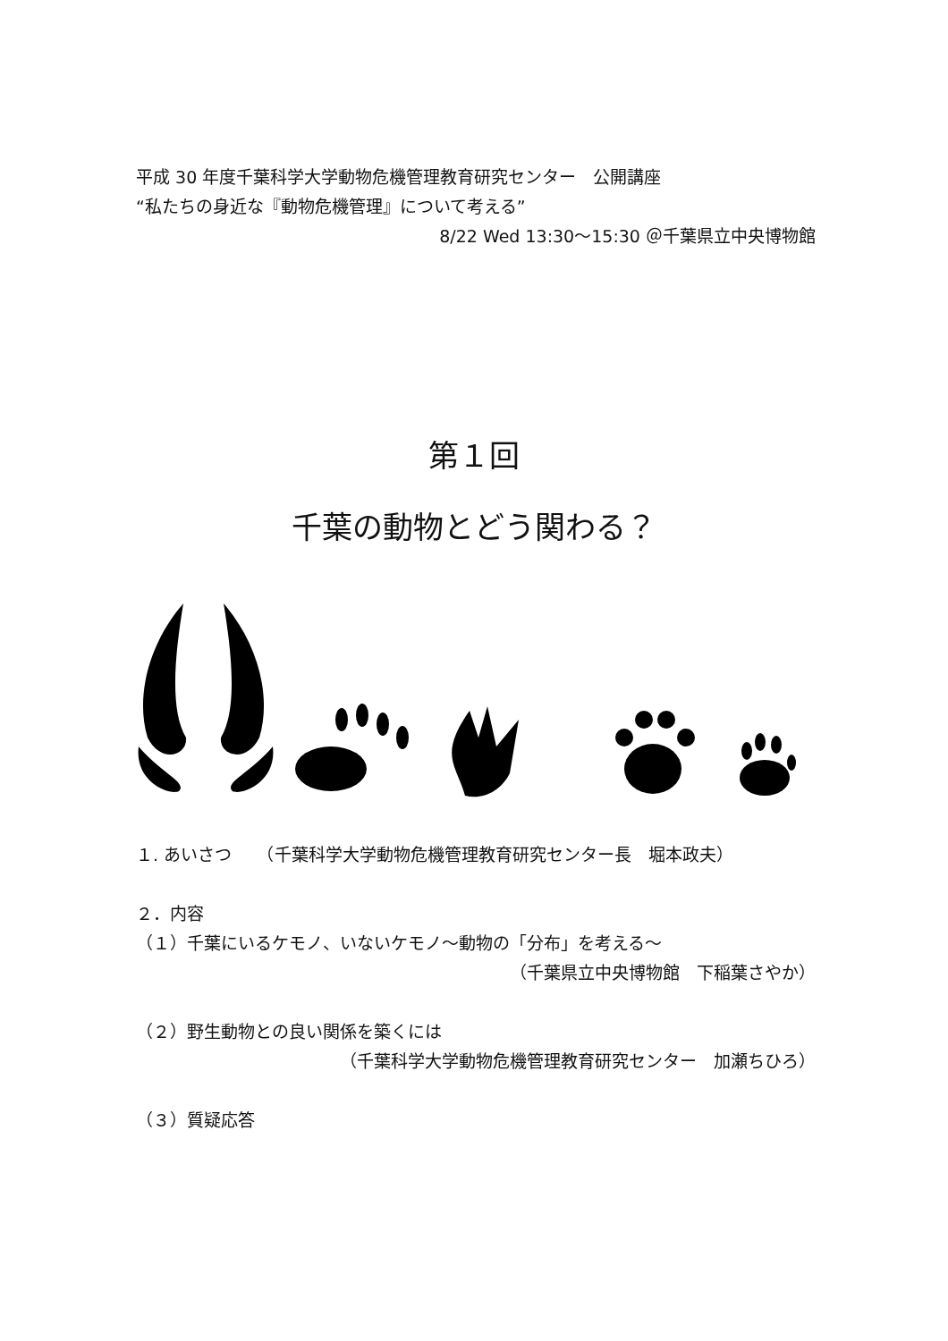平成 30 年度千葉科学大学動物危機管理教育研究センター　公開講座
“私たちの身近な『動物危機管理』について考える”
8/22 Wed 13:30～15:30 ＠千葉県立中央博物館
第１回
千葉の動物とどう関わる？
１. あいさつ　　（千葉科学大学動物危機管理教育研究センター長　堀本政夫）
２．内容
（１）千葉にいるケモノ、いないケモノ～動物の「分布」を考える～
（千葉県立中央博物館　下稲葉さやか）
（２）野生動物との良い関係を築くには
（千葉科学大学動物危機管理教育研究センター　加瀬ちひろ）
（３）質疑応答